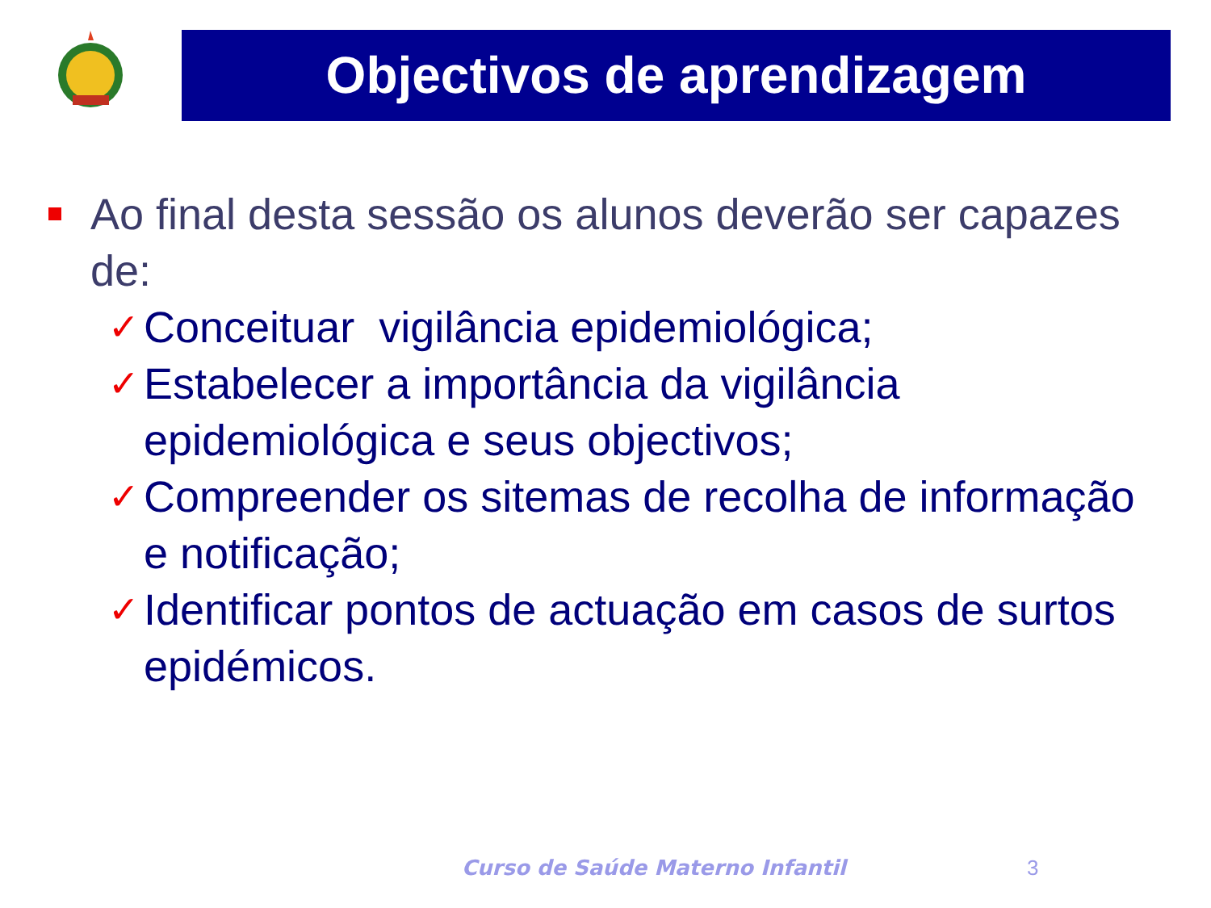Objectivos de aprendizagem
Ao final desta sessão os alunos deverão ser capazes de:
✓ Conceituar vigilância epidemiológica;
✓ Estabelecer a importância da vigilância epidemiológica e seus objectivos;
✓ Compreender os sitemas de recolha de informação e notificação;
✓ Identificar pontos de actuação em casos de surtos epidémicos.
Curso de Saúde Materno Infantil
3